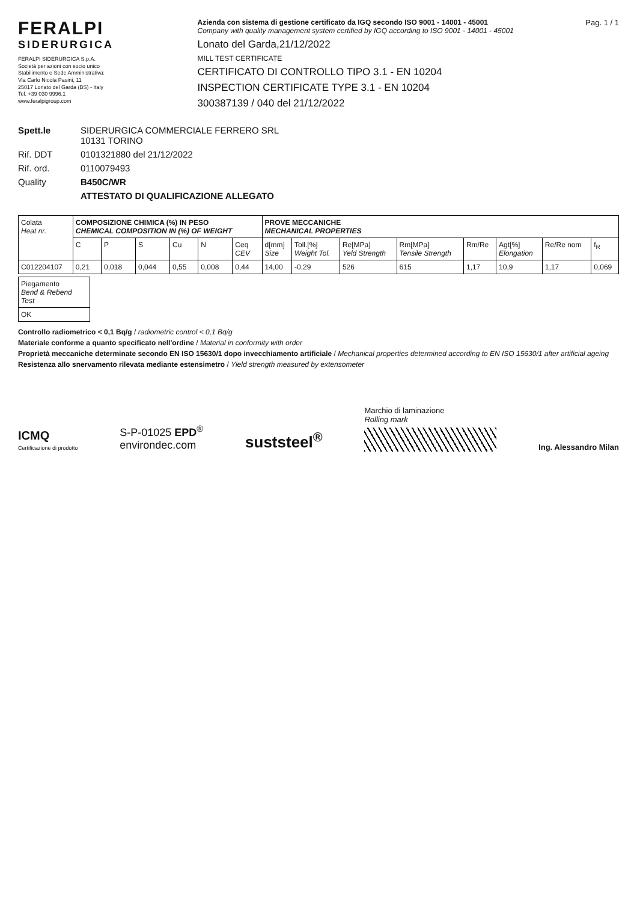FERALPI
SIDERURGICA
FERALPI SIDERURGICA S.p.A.
Società per azioni con socio unico
Stabilimento e Sede Amministrativa:
Via Carlo Nicola Pasini, 11
25017 Lonato del Garda (BS) - Italy
Tel. +39 030 9996.1
www.feralpigroup.com
Azienda con sistema di gestione certificato da IGQ secondo ISO 9001 - 14001 - 45001
Company with quality management system certified by IGQ according to ISO 9001 - 14001 - 45001
Lonato del Garda,21/12/2022
MILL TEST CERTIFICATE
CERTIFICATO DI CONTROLLO TIPO 3.1 - EN 10204
INSPECTION CERTIFICATE TYPE 3.1 - EN 10204
300387139 / 040 del 21/12/2022
Pag. 1 / 1
Spett.le
SIDERURGICA COMMERCIALE FERRERO SRL
10131 TORINO
Rif. DDT
0101321880 del 21/12/2022
Rif. ord.
0110079493
Quality
B450C/WR
ATTESTATO DI QUALIFICAZIONE ALLEGATO
| Colata Heat nr. | COMPOSIZIONE CHIMICA (%) IN PESO CHEMICAL COMPOSITION IN (%) OF WEIGHT | | | | | | PROVE MECCANICHE MECHANICAL PROPERTIES | | | | | | | |
| --- | --- | --- | --- | --- | --- | --- | --- | --- | --- | --- | --- | --- | --- | --- |
| | C | P | S | Cu | N | Ceq CEV | d[mm] Size | Toll.[%] Weight Tol. | Re[MPa] Yeld Strength | Rm[MPa] Tensile Strength | Rm/Re | Agt[%] Elongation | Re/Re nom | f<sub>R</sub> |
| C012204107 | 0,21 | 0,018 | 0,044 | 0,55 | 0,008 | 0,44 | 14,00 | -0,29 | 526 | 615 | 1,17 | 10,9 | 1,17 | 0,069 |
| Piegamento Bend & Rebend Test |
| --- |
| OK |
Controllo radiometrico < 0,1 Bq/g / radiometric control < 0,1 Bq/g
Materiale conforme a quanto specificato nell'ordine / Material in conformity with order
Proprietà meccaniche determinate secondo EN ISO 15630/1 dopo invecchiamento artificiale / Mechanical properties determined according to EN ISO 15630/1 after artificial ageing
Resistenza allo snervamento rilevata mediante estensimetro / Yield strength measured by extensometer
ICMQ
Certificazione di prodotto
S-P-01025 EPD<sup>®</sup>
environdec.com
suststeel<sup>®</sup>
Marchio di laminazione
Rolling mark
Ing. Alessandro Milan